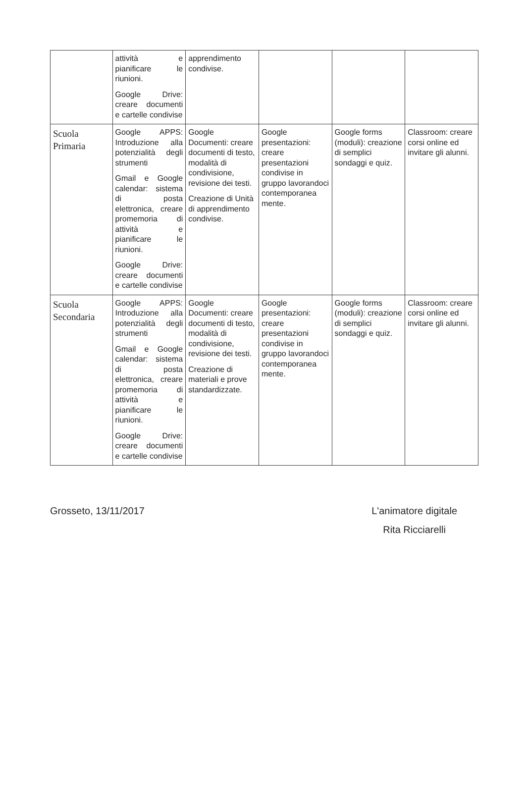| | attività e pianificare le riunioni. Google Drive: creare documenti e cartelle condivise | apprendimento condivise. | | | |
| Scuola Primaria | Google APPS: Introduzione alla potenzialità degli strumenti Gmail e Google calendar: sistema di posta elettronica, creare promemoria di attività e pianificare le riunioni. Google Drive: creare documenti e cartelle condivise | Google Documenti: creare documenti di testo, modalità di condivisione, revisione dei testi. Creazione di Unità di apprendimento condivise. | Google presentazioni: creare presentazioni condivise in gruppo lavorandoci contemporanea mente. | Google forms (moduli): creazione di semplici sondaggi e quiz. | Classroom: creare corsi online ed invitare gli alunni. |
| Scuola Secondaria | Google APPS: Introduzione alla potenzialità degli strumenti Gmail e Google calendar: sistema di posta elettronica, creare promemoria di attività e pianificare le riunioni. Google Drive: creare documenti e cartelle condivise | Google Documenti: creare documenti di testo, modalità di condivisione, revisione dei testi. Creazione di materiali e prove standardizzate. | Google presentazioni: creare presentazioni condivise in gruppo lavorandoci contemporanea mente. | Google forms (moduli): creazione di semplici sondaggi e quiz. | Classroom: creare corsi online ed invitare gli alunni. |
Grosseto, 13/11/2017
L'animatore digitale
Rita Ricciarelli